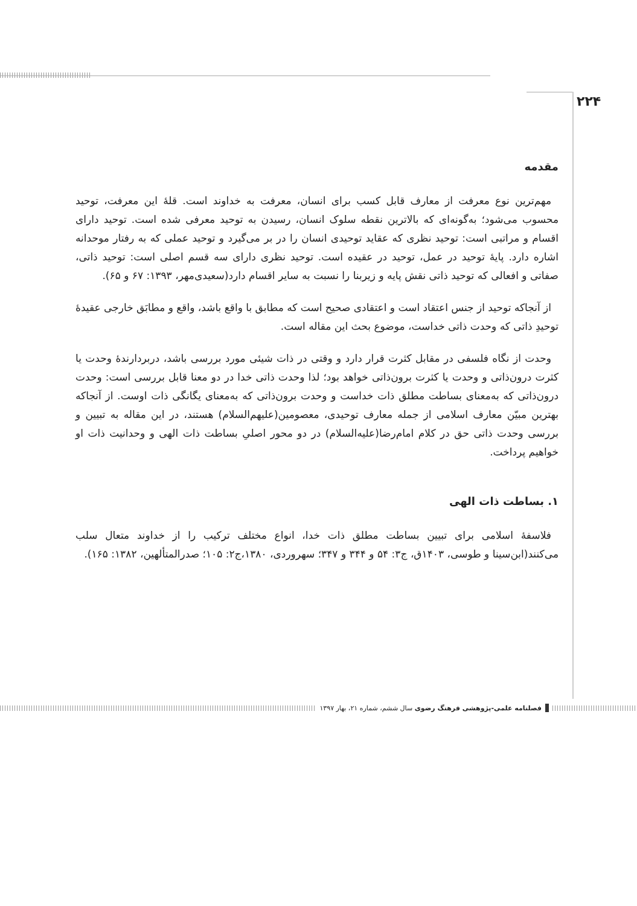۲۲۴
مقدمه
مهم‌ترین نوع معرفت از معارف قابل کسب برای انسان، معرفت به خداوند است. قلهٔ این معرفت، توحید محسوب می‌شود؛ به‌گونه‌ای که بالاترین نقطه سلوک انسان، رسیدن به توحید معرفی شده است. توحید دارای اقسام و مراتبی است: توحید نظری که عقاید توحیدی انسان را در بر می‌گیرد و توحید عملی که به رفتار موحدانه اشاره دارد. پایهٔ توحید در عمل، توحید در عقیده است. توحید نظری دارای سه قسم اصلی است: توحید ذاتی، صفاتی و افعالی که توحید ذاتی نقش پایه و زیربنا را نسبت به سایر اقسام دارد(سعیدی‌مهر، ۱۳۹۳: ۶۷ و ۶۵).
از آنجاکه توحید از جنس اعتقاد است و اعتقادی صحیح است که مطابق با واقع باشد، واقع و مطابَق خارجی عقیدهٔ توحیدِ ذاتی که وحدت ذاتی خداست، موضوع بحث این مقاله است.
وحدت از نگاه فلسفی در مقابل کثرت قرار دارد و وقتی در ذات شیئی مورد بررسی باشد، دربردارندهٔ وحدت یا کثرت درون‌ذاتی و وحدت یا کثرت برون‌ذاتی خواهد بود؛ لذا وحدت ذاتی خدا در دو معنا قابل بررسی است: وحدت درون‌ذاتی که به‌معنای بساطت مطلق ذات خداست و وحدت برون‌ذاتی که به‌معنای یگانگی ذات اوست. از آنجاکه بهترین مبیّن معارف اسلامی از جمله معارف توحیدی، معصومین(علیهم‌السلام) هستند، در این مقاله به تبیین و بررسی وحدت ذاتی حق در کلام امام‌رضا(علیه‌السلام) در دو محور اصلیِ بساطت ذات الهی و وحدانیت ذات او خواهیم پرداخت.
۱. بساطت ذات الهی
فلاسفهٔ اسلامی برای تبیین بساطت مطلق ذات خدا، انواع مختلف ترکیب را از خداوند متعال سلب می‌کنند(ابن‌سینا و طوسی، ۱۴۰۳ق، ج۳: ۵۴ و ۳۴۴ و ۳۴۷؛ سهروردی، ۱۳۸۰،ج۲: ۱۰۵؛ صدرالمتألهین، ۱۳۸۲: ۱۶۵).
فصلنامه علمی-پژوهشی فرهنگ رضوی سال ششم، شماره ۲۱، بهار ۱۳۹۷